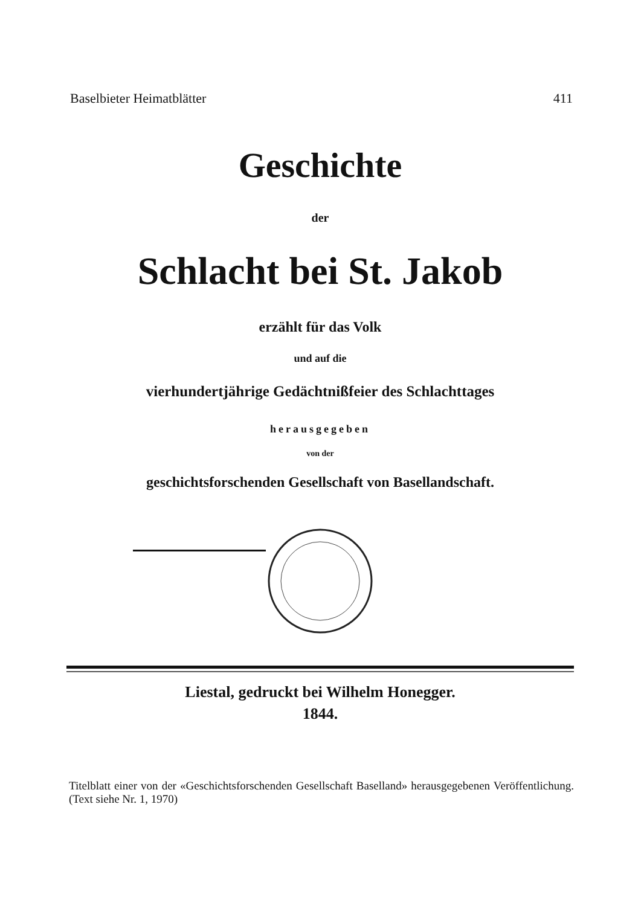Baselbieter Heimatblätter 411
Geschichte
der
Schlacht bei St. Jakob
erzählt für das Volk
und auf die
vierhundertjährige Gedächtnißfeier des Schlachttages
herausgegeben
von der
geschichtsforschenden Gesellschaft von Basellandschaft.
Liestal, gedruckt bei Wilhelm Honegger.
1844.
Titelblatt einer von der «Geschichtsforschenden Gesellschaft Baselland» herausgegebenen Veröffentlichung. (Text siehe Nr. 1, 1970)